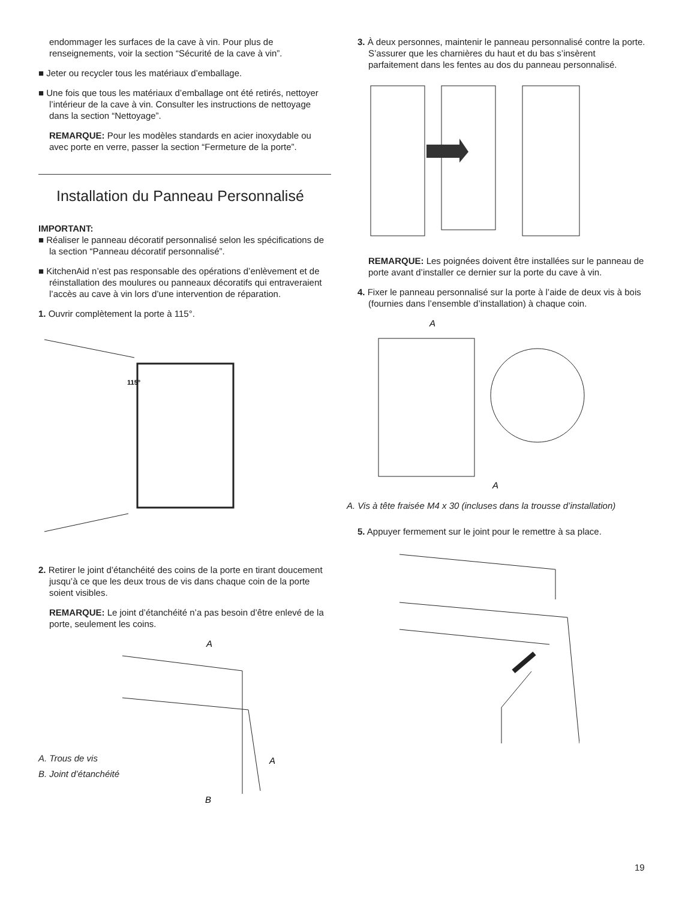endommager les surfaces de la cave à vin. Pour plus de renseignements, voir la section “Sécurité de la cave à vin”.
■ Jeter ou recycler tous les matériaux d’emballage.
■ Une fois que tous les matériaux d’emballage ont été retirés, nettoyer l’intérieur de la cave à vin. Consulter les instructions de nettoyage dans la section “Nettoyage”.
REMARQUE: Pour les modèles standards en acier inoxydable ou avec porte en verre, passer la section “Fermeture de la porte”.
Installation du Panneau Personnalisé
IMPORTANT:
■ Réaliser le panneau décoratif personnalisé selon les spécifications de la section “Panneau décoratif personnalisé”.
■ KitchenAid n’est pas responsable des opérations d’enlèvement et de réinstallation des moulures ou panneaux décoratifs qui entraveraient l’accès au cave à vin lors d’une intervention de réparation.
1. Ouvrir complètement la porte à 115°.
115°
2. Retirer le joint d’étanchéité des coins de la porte en tirant doucement jusqu’à ce que les deux trous de vis dans chaque coin de la porte soient visibles.
REMARQUE: Le joint d’étanchéité n’a pas besoin d’être enlevé de la porte, seulement les coins.
A. Trous de vis
B. Joint d’étanchéité
A
A
B
3. À deux personnes, maintenir le panneau personnalisé contre la porte. S’assurer que les charnières du haut et du bas s’insèrent parfaitement dans les fentes au dos du panneau personnalisé.
REMARQUE: Les poignées doivent être installées sur le panneau de porte avant d’installer ce dernier sur la porte du cave à vin.
4. Fixer le panneau personnalisé sur la porte à l’aide de deux vis à bois (fournies dans l’ensemble d’installation) à chaque coin.
A
A
A. Vis à tête fraisée M4 x 30 (incluses dans la trousse d’installation)
5. Appuyer fermement sur le joint pour le remettre à sa place.
19